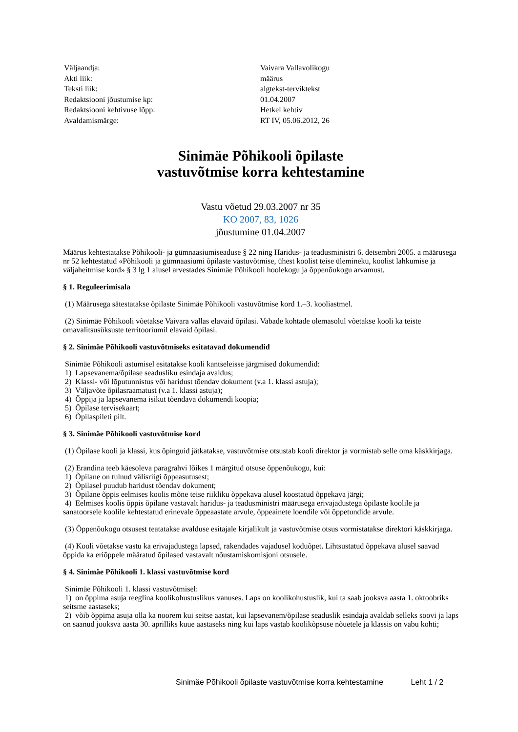| Väljaandja: | Vaivara Vallavolikogu |
| Akti liik: | määrus |
| Teksti liik: | algtekst-terviktekst |
| Redaktsiooni jõustumise kp: | 01.04.2007 |
| Redaktsiooni kehtivuse lõpp: | Hetkel kehtiv |
| Avaldamismärge: | RT IV, 05.06.2012, 26 |
Sinimäe Põhikooli õpilaste
vastuvõtmise korra kehtestamine
Vastu võetud 29.03.2007 nr 35
KO 2007, 83, 1026
jõustumine 01.04.2007
Määrus kehtestatakse Põhikooli- ja gümnaasiumiseaduse § 22 ning Haridus- ja teadusministri 6. detsembri 2005. a määrusega nr 52 kehtestatud «Põhikooli ja gümnaasiumi õpilaste vastuvõtmise, ühest koolist teise ülemineku, koolist lahkumise ja väljaheitmise kord» § 3 lg 1 alusel arvestades Sinimäe Põhikooli hoolekogu ja õppenõukogu arvamust.
§ 1. Reguleerimisala
(1) Määrusega sätestatakse õpilaste Sinimäe Põhikooli vastuvõtmise kord 1.–3. kooliastmel.
(2) Sinimäe Põhikooli võetakse Vaivara vallas elavaid õpilasi. Vabade kohtade olemasolul võetakse kooli ka teiste omavalitsusüksuste territooriumil elavaid õpilasi.
§ 2. Sinimäe Põhikooli vastuvõtmiseks esitatavad dokumendid
Sinimäe Põhikooli astumisel esitatakse kooli kantseleisse järgmised dokumendid:
1) Lapsevanema/õpilase seadusliku esindaja avaldus;
2) Klassi- või lõputunnistus või haridust tõendav dokument (v.a 1. klassi astuja);
3) Väljavõte õpilasraamatust (v.a 1. klassi astuja);
4) Õppija ja lapsevanema isikut tõendava dokumendi koopia;
5) Õpilase tervisekaart;
6) Õpilaspileti pilt.
§ 3. Sinimäe Põhikooli vastuvõtmise kord
(1) Õpilase kooli ja klassi, kus õpinguid jätkatakse, vastuvõtmise otsustab kooli direktor ja vormistab selle oma käskkirjaga.
(2) Erandina teeb käesoleva paragrahvi lõikes 1 märgitud otsuse õppenõukogu, kui:
1) Õpilane on tulnud välisriigi õppeasutusest;
2) Õpilasel puudub haridust tõendav dokument;
3) Õpilane õppis eelmises koolis mõne teise riikliku õppekava alusel koostatud õppekava järgi;
4) Eelmises koolis õppis õpilane vastavalt haridus- ja teadusministri määrusega erivajadustega õpilaste koolile ja sanatoorsele koolile kehtestatud erinevale õppeaastate arvule, õppeainete loendile või õppetundide arvule.
(3) Õppenõukogu otsusest teatatakse avalduse esitajale kirjalikult ja vastuvõtmise otsus vormistatakse direktori käskkirjaga.
(4) Kooli võetakse vastu ka erivajadustega lapsed, rakendades vajadusel koduõpet. Lihtsustatud õppekava alusel saavad õppida ka eriõppele määratud õpilased vastavalt nõustamiskomisjoni otsusele.
§ 4. Sinimäe Põhikooli 1. klassi vastuvõtmise kord
Sinimäe Põhikooli 1. klassi vastuvõtmisel:
1) on õppima asuja reeglina koolikohustuslikus vanuses. Laps on koolikohustuslik, kui ta saab jooksva aasta 1. oktoobriks seitsme aastaseks;
2) võib õppima asuja olla ka noorem kui seitse aastat, kui lapsevanem/õpilase seaduslik esindaja avaldab selleks soovi ja laps on saanud jooksva aasta 30. aprilliks kuue aastaseks ning kui laps vastab koolikõpsuse nõuetele ja klassis on vabu kohti;
Sinimäe Põhikooli õpilaste vastuvõtmise korra kehtestamine Leht 1 / 2